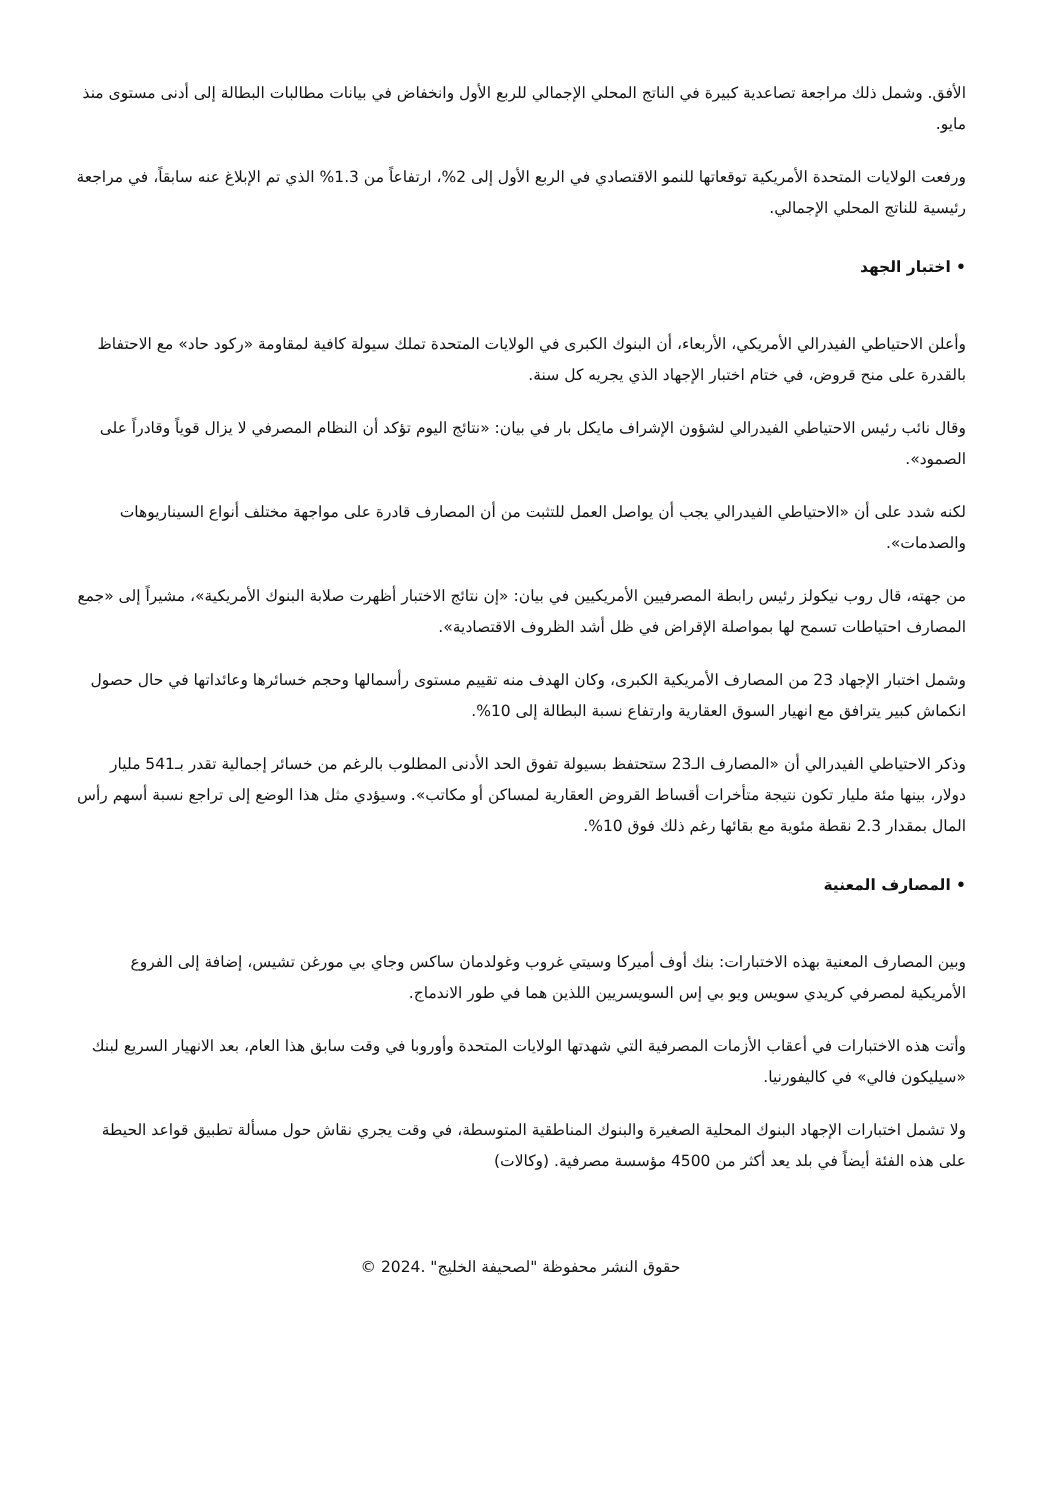الأفق. وشمل ذلك مراجعة تصاعدية كبيرة في الناتج المحلي الإجمالي للربع الأول وانخفاض في بيانات مطالبات البطالة إلى أدنى مستوى منذ مايو.
ورفعت الولايات المتحدة الأمريكية توقعاتها للنمو الاقتصادي في الربع الأول إلى 2%، ارتفاعاً من 1.3% الذي تم الإبلاغ عنه سابقاً، في مراجعة رئيسية للناتج المحلي الإجمالي.
• اختبار الجهد
وأعلن الاحتياطي الفيدرالي الأمريكي، الأربعاء، أن البنوك الكبرى في الولايات المتحدة تملك سيولة كافية لمقاومة «ركود حاد» مع الاحتفاظ بالقدرة على منح قروض، في ختام اختبار الإجهاد الذي يجريه كل سنة.
وقال نائب رئيس الاحتياطي الفيدرالي لشؤون الإشراف مايكل بار في بيان: «نتائج اليوم تؤكد أن النظام المصرفي لا يزال قوياً وقادراً على الصمود».
لكنه شدد على أن «الاحتياطي الفيدرالي يجب أن يواصل العمل للتثبت من أن المصارف قادرة على مواجهة مختلف أنواع السيناريوهات والصدمات».
من جهته، قال روب نيكولز رئيس رابطة المصرفيين الأمريكيين في بيان: «إن نتائج الاختبار أظهرت صلابة البنوك الأمريكية»، مشيراً إلى «جمع المصارف احتياطات تسمح لها بمواصلة الإقراض في ظل أشد الظروف الاقتصادية».
وشمل اختبار الإجهاد 23 من المصارف الأمريكية الكبرى، وكان الهدف منه تقييم مستوى رأسمالها وحجم خسائرها وعائداتها في حال حصول انكماش كبير يترافق مع انهيار السوق العقارية وارتفاع نسبة البطالة إلى 10%.
وذكر الاحتياطي الفيدرالي أن «المصارف الـ23 ستحتفظ بسيولة تفوق الحد الأدنى المطلوب بالرغم من خسائر إجمالية تقدر بـ541 مليار دولار، بينها مئة مليار تكون نتيجة متأخرات أقساط القروض العقارية لمساكن أو مكاتب». وسيؤدي مثل هذا الوضع إلى تراجع نسبة أسهم رأس المال بمقدار 2.3 نقطة مئوية مع بقائها رغم ذلك فوق 10%.
• المصارف المعنية
وبين المصارف المعنية بهذه الاختبارات: بنك أوف أميركا وسيتي غروب وغولدمان ساكس وجاي بي مورغن تشيس، إضافة إلى الفروع الأمريكية لمصرفي كريدي سويس ويو بي إس السويسريين اللذين هما في طور الاندماج.
وأتت هذه الاختبارات في أعقاب الأزمات المصرفية التي شهدتها الولايات المتحدة وأوروبا في وقت سابق هذا العام، بعد الانهيار السريع لبنك «سيليكون فالي» في كاليفورنيا.
ولا تشمل اختبارات الإجهاد البنوك المحلية الصغيرة والبنوك المناطقية المتوسطة، في وقت يجري نقاش حول مسألة تطبيق قواعد الحيطة على هذه الفئة أيضاً في بلد يعد أكثر من 4500 مؤسسة مصرفية. (وكالات)
حقوق النشر محفوظة "لصحيفة الخليج" .2024 ©